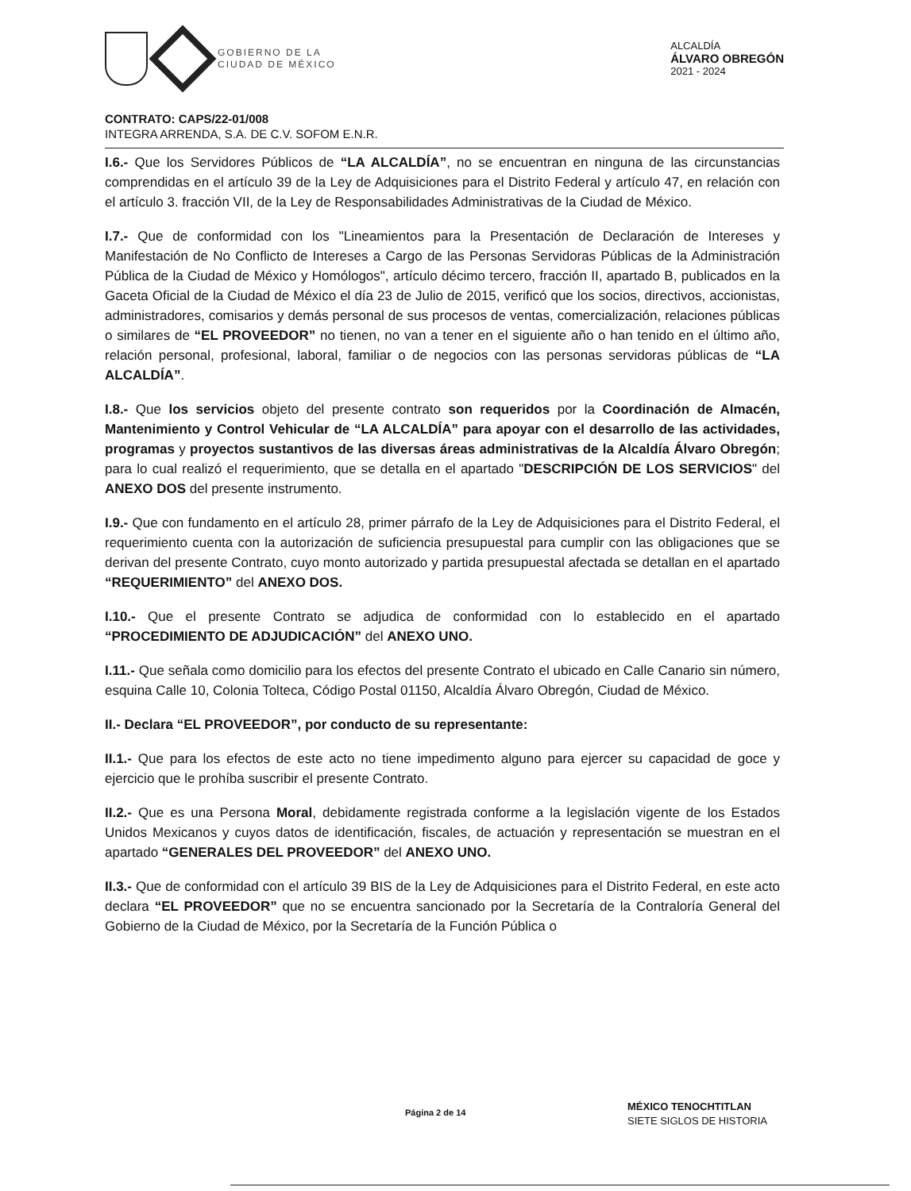GOBIERNO DE LA
CIUDAD DE MÉXICO
ALCALDÍA
ÁLVARO OBREGÓN
2021 - 2024
CONTRATO: CAPS/22-01/008
INTEGRA ARRENDA, S.A. DE C.V. SOFOM E.N.R.
I.6.- Que los Servidores Públicos de “LA ALCALDÍA”, no se encuentran en ninguna de las circunstancias comprendidas en el artículo 39 de la Ley de Adquisiciones para el Distrito Federal y artículo 47, en relación con el artículo 3. fracción VII, de la Ley de Responsabilidades Administrativas de la Ciudad de México.
I.7.- Que de conformidad con los "Lineamientos para la Presentación de Declaración de Intereses y Manifestación de No Conflicto de Intereses a Cargo de las Personas Servidoras Públicas de la Administración Pública de la Ciudad de México y Homólogos", artículo décimo tercero, fracción II, apartado B, publicados en la Gaceta Oficial de la Ciudad de México el día 23 de Julio de 2015, verificó que los socios, directivos, accionistas, administradores, comisarios y demás personal de sus procesos de ventas, comercialización, relaciones públicas o similares de “EL PROVEEDOR” no tienen, no van a tener en el siguiente año o han tenido en el último año, relación personal, profesional, laboral, familiar o de negocios con las personas servidoras públicas de “LA ALCALDÍA”.
I.8.- Que los servicios objeto del presente contrato son requeridos por la Coordinación de Almacén, Mantenimiento y Control Vehicular de “LA ALCALDÍA” para apoyar con el desarrollo de las actividades, programas y proyectos sustantivos de las diversas áreas administrativas de la Alcaldía Álvaro Obregón; para lo cual realizó el requerimiento, que se detalla en el apartado "DESCRIPCIÓN DE LOS SERVICIOS" del ANEXO DOS del presente instrumento.
I.9.- Que con fundamento en el artículo 28, primer párrafo de la Ley de Adquisiciones para el Distrito Federal, el requerimiento cuenta con la autorización de suficiencia presupuestal para cumplir con las obligaciones que se derivan del presente Contrato, cuyo monto autorizado y partida presupuestal afectada se detallan en el apartado “REQUERIMIENTO” del ANEXO DOS.
I.10.- Que el presente Contrato se adjudica de conformidad con lo establecido en el apartado “PROCEDIMIENTO DE ADJUDICACIÓN” del ANEXO UNO.
I.11.- Que señala como domicilio para los efectos del presente Contrato el ubicado en Calle Canario sin número, esquina Calle 10, Colonia Tolteca, Código Postal 01150, Alcaldía Álvaro Obregón, Ciudad de México.
II.- Declara “EL PROVEEDOR”, por conducto de su representante:
II.1.- Que para los efectos de este acto no tiene impedimento alguno para ejercer su capacidad de goce y ejercicio que le prohíba suscribir el presente Contrato.
II.2.- Que es una Persona Moral, debidamente registrada conforme a la legislación vigente de los Estados Unidos Mexicanos y cuyos datos de identificación, fiscales, de actuación y representación se muestran en el apartado “GENERALES DEL PROVEEDOR” del ANEXO UNO.
II.3.- Que de conformidad con el artículo 39 BIS de la Ley de Adquisiciones para el Distrito Federal, en este acto declara “EL PROVEEDOR” que no se encuentra sancionado por la Secretaría de la Contraloría General del Gobierno de la Ciudad de México, por la Secretaría de la Función Pública o
Página 2 de 14
MÉXICO TENOCHTITLAN
SIETE SIGLOS DE HISTORIA